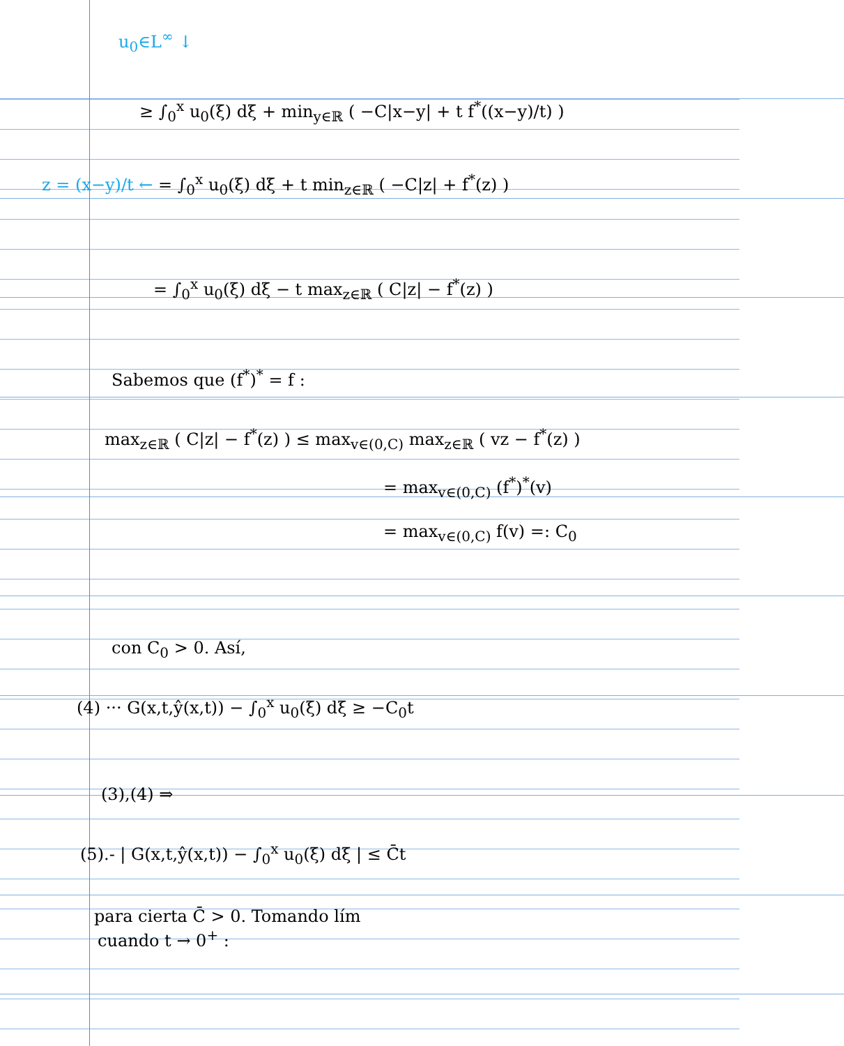u<sub>0</sub>∈L<sup>∞</sup> ↓
≥ ∫<sub>0</sub><sup>x</sup> u<sub>0</sub>(ξ) dξ + min<sub>y∈ℝ</sub> ( −C|x−y| + t f<sup>*</sup>((x−y)/t) )
z = (x−y)/t ← = ∫<sub>0</sub><sup>x</sup> u<sub>0</sub>(ξ) dξ + t min<sub>z∈ℝ</sub> ( −C|z| + f<sup>*</sup>(z) )
= ∫<sub>0</sub><sup>x</sup> u<sub>0</sub>(ξ) dξ − t max<sub>z∈ℝ</sub> ( C|z| − f<sup>*</sup>(z) )
Sabemos que (f<sup>*</sup>)<sup>*</sup> = f :
max<sub>z∈ℝ</sub> ( C|z| − f<sup>*</sup>(z) ) ≤ max<sub>v∈(0,C)</sub> max<sub>z∈ℝ</sub> ( vz − f<sup>*</sup>(z) )
= max<sub>v∈(0,C)</sub> (f<sup>*</sup>)<sup>*</sup>(v)
= max<sub>v∈(0,C)</sub> f(v) =: C<sub>0</sub>
con C<sub>0</sub> > 0. Así,
(4) ··· G(x,t,ŷ(x,t)) − ∫<sub>0</sub><sup>x</sup> u<sub>0</sub>(ξ) dξ ≥ −C<sub>0</sub>t
(3),(4) ⇒
(5).- | G(x,t,ŷ(x,t)) − ∫<sub>0</sub><sup>x</sup> u<sub>0</sub>(ξ) dξ | ≤ C̄t
para cierta C̄ > 0. Tomando lím
cuando t → 0<sup>+</sup> :